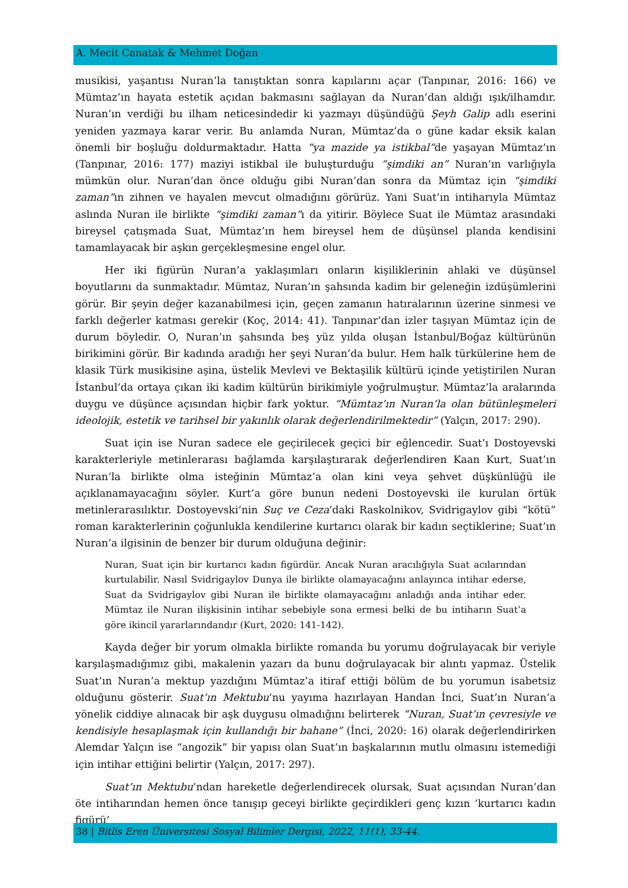A. Mecit Canatak & Mehmet Doğan
musikisi, yaşantısı Nuran’la tanıştıktan sonra kapılarını açar (Tanpınar, 2016: 166) ve Mümtaz’ın hayata estetik açıdan bakmasını sağlayan da Nuran’dan aldığı ışık/ilhamdır. Nuran’ın verdiği bu ilham neticesindedir ki yazmayı düşündüğü Şeyh Galip adlı eserini yeniden yazmaya karar verir. Bu anlamda Nuran, Mümtaz’da o güne kadar eksik kalan önemli bir boşluğu doldurmaktadır. Hatta “ya mazide ya istikbal”de yaşayan Mümtaz’ın (Tanpınar, 2016: 177) maziyi istikbal ile buluşturduğu “şimdiki an” Nuran’ın varlığıyla mümkün olur. Nuran’dan önce olduğu gibi Nuran’dan sonra da Mümtaz için “şimdiki zaman”ın zihnen ve hayalen mevcut olmadığını görürüz. Yani Suat’ın intiharıyla Mümtaz aslında Nuran ile birlikte “şimdiki zaman”ı da yitirir. Böylece Suat ile Mümtaz arasındaki bireysel çatışmada Suat, Mümtaz’ın hem bireysel hem de düşünsel planda kendisini tamamlayacak bir aşkın gerçekleşmesine engel olur.
Her iki figürün Nuran’a yaklaşımları onların kişiliklerinin ahlaki ve düşünsel boyutlarını da sunmaktadır. Mümtaz, Nuran’ın şahsında kadim bir geleneğin izdüşümlerini görür. Bir şeyin değer kazanabilmesi için, geçen zamanın hatıralarının üzerine sinmesi ve farklı değerler katması gerekir (Koç, 2014: 41). Tanpınar’dan izler taşıyan Mümtaz için de durum böyledir. O, Nuran’ın şahsında beş yüz yılda oluşan İstanbul/Boğaz kültürünün birikimini görür. Bir kadında aradığı her şeyi Nuran’da bulur. Hem halk türkülerine hem de klasik Türk musikisine aşina, üstelik Mevlevi ve Bektaşilik kültürü içinde yetiştirilen Nuran İstanbul’da ortaya çıkan iki kadim kültürün birikimiyle yoğrulmuştur. Mümtaz’la aralarında duygu ve düşünce açısından hiçbir fark yoktur. “Mümtaz’ın Nuran’la olan bütünleşmeleri ideolojik, estetik ve tarihsel bir yakınlık olarak değerlendirilmektedir” (Yalçın, 2017: 290).
Suat için ise Nuran sadece ele geçirilecek geçici bir eğlencedir. Suat’ı Dostoyevski karakterleriyle metinlerarası bağlamda karşılaştırarak değerlendiren Kaan Kurt, Suat’ın Nuran’la birlikte olma isteğinin Mümtaz’a olan kini veya şehvet düşkünlüğü ile açıklanamayacağını söyler. Kurt’a göre bunun nedeni Dostoyevski ile kurulan örtük metinlerarasılıktır. Dostoyevski’nin Suç ve Ceza’daki Raskolnikov, Svidrigaylov gibi “kötü” roman karakterlerinin çoğunlukla kendilerine kurtarıcı olarak bir kadın seçtiklerine; Suat’ın Nuran’a ilgisinin de benzer bir durum olduğuna değinir:
Nuran, Suat için bir kurtarıcı kadın figürdür. Ancak Nuran aracılığıyla Suat acılarından kurtulabilir. Nasıl Svidrigaylov Dunya ile birlikte olamayacağını anlayınca intihar ederse, Suat da Svidrigaylov gibi Nuran ile birlikte olamayacağını anladığı anda intihar eder. Mümtaz ile Nuran ilişkisinin intihar sebebiyle sona ermesi belki de bu intiharın Suat’a göre ikincil yararlarındandır (Kurt, 2020: 141-142).
Kayda değer bir yorum olmakla birlikte romanda bu yorumu doğrulayacak bir veriyle karşılaşmadığımız gibi, makalenin yazarı da bunu doğrulayacak bir alıntı yapmaz. Üstelik Suat’ın Nuran’a mektup yazdığını Mümtaz’a itiraf ettiği bölüm de bu yorumun isabetsiz olduğunu gösterir. Suat’ın Mektubu’nu yayıma hazırlayan Handan İnci, Suat’ın Nuran’a yönelik ciddiye alınacak bir aşk duygusu olmadığını belirterek “Nuran, Suat’ın çevresiyle ve kendisiyle hesaplaşmak için kullandığı bir bahane” (İnci, 2020: 16) olarak değerlendirirken Alemdar Yalçın ise “angozik” bir yapısı olan Suat’ın başkalarının mutlu olmasını istemediği için intihar ettiğini belirtir (Yalçın, 2017: 297).
Suat’ın Mektubu’ndan hareketle değerlendirecek olursak, Suat açısından Nuran’dan öte intiharından hemen önce tanışıp geceyi birlikte geçirdikleri genç kızın ‘kurtarıcı kadın figürü’
38 | Bitlis Eren Üniversitesi Sosyal Bilimler Dergisi, 2022, 11(1), 33-44.